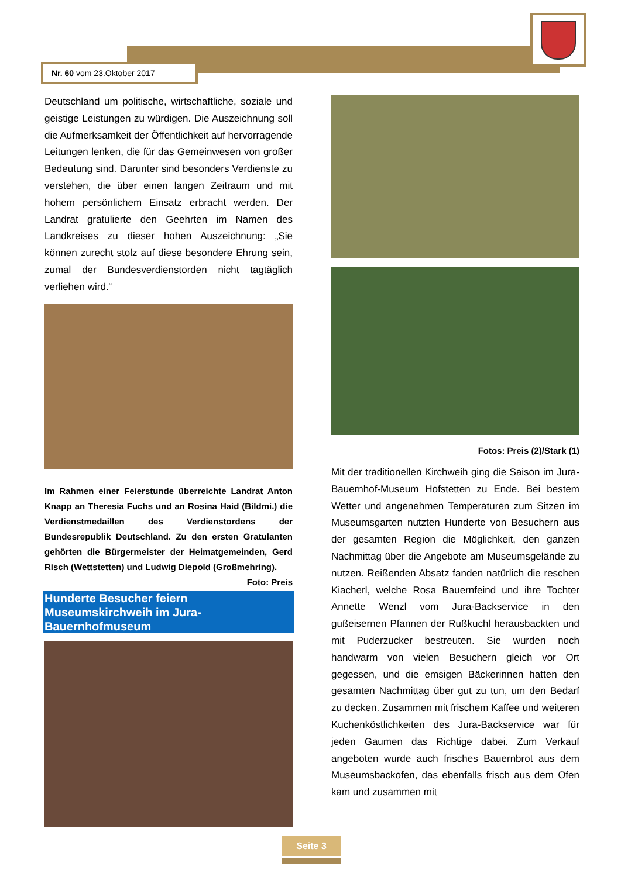Nr. 60 vom 23.Oktober 2017
Deutschland um politische, wirtschaftliche, soziale und geistige Leistungen zu würdigen. Die Auszeichnung soll die Aufmerksamkeit der Öffentlichkeit auf hervorragende Leitungen lenken, die für das Gemeinwesen von großer Bedeutung sind. Darunter sind besonders Verdienste zu verstehen, die über einen langen Zeitraum und mit hohem persönlichem Einsatz erbracht werden. Der Landrat gratulierte den Geehrten im Namen des Landkreises zu dieser hohen Auszeichnung: „Sie können zurecht stolz auf diese besondere Ehrung sein, zumal der Bundesverdienstorden nicht tagtäglich verliehen wird.“
Im Rahmen einer Feierstunde überreichte Landrat Anton Knapp an Theresia Fuchs und an Rosina Haid (Bildmi.) die Verdienstmedaillen des Verdienstordens der Bundesrepublik Deutschland. Zu den ersten Gratulanten gehörten die Bürgermeister der Heimatgemeinden, Gerd Risch (Wettstetten) und Ludwig Diepold (Großmehring). Foto: Preis
Hunderte Besucher feiern Museumskirchweih im Jura-Bauernhofmuseum
Fotos: Preis (2)/Stark (1)
Mit der traditionellen Kirchweih ging die Saison im Jura-Bauernhof-Museum Hofstetten zu Ende. Bei bestem Wetter und angenehmen Temperaturen zum Sitzen im Museumsgarten nutzten Hunderte von Besuchern aus der gesamten Region die Möglichkeit, den ganzen Nachmittag über die Angebote am Museumsgelände zu nutzen. Reißenden Absatz fanden natürlich die reschen Kiacherl, welche Rosa Bauernfeind und ihre Tochter Annette Wenzl vom Jura-Backservice in den gußeisernen Pfannen der Rußkuchl herausbackten und mit Puderzucker bestreuten. Sie wurden noch handwarm von vielen Besuchern gleich vor Ort gegessen, und die emsigen Bäckerinnen hatten den gesamten Nachmittag über gut zu tun, um den Bedarf zu decken. Zusammen mit frischem Kaffee und weiteren Kuchenköstlichkeiten des Jura-Backservice war für jeden Gaumen das Richtige dabei. Zum Verkauf angeboten wurde auch frisches Bauernbrot aus dem Museumsbackofen, das ebenfalls frisch aus dem Ofen kam und zusammen mit
Seite 3